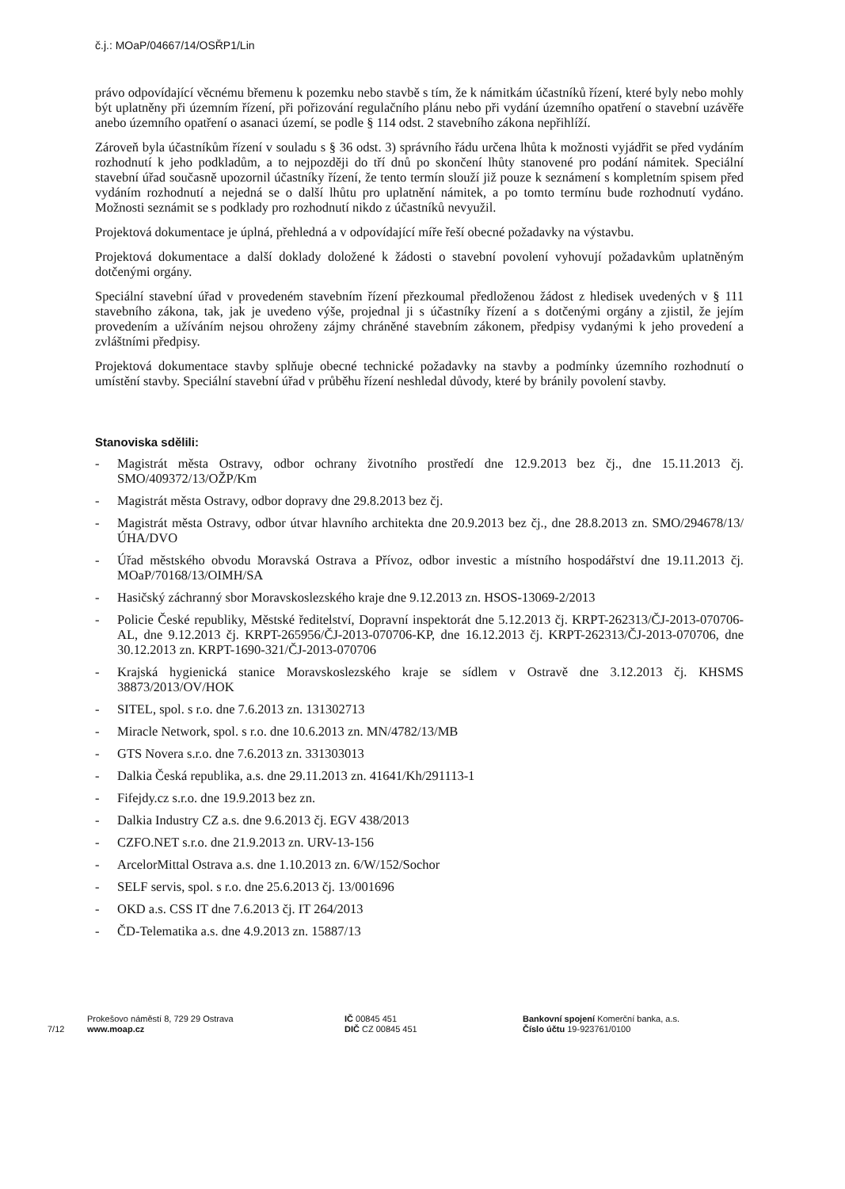č.j.: MOaP/04667/14/OSŘP1/Lin
právo odpovídající věcnému břemenu k pozemku nebo stavbě s tím, že k námitkám účastníků řízení, které byly nebo mohly být uplatněny při územním řízení, při pořizování regulačního plánu nebo při vydání územního opatření o stavební uzávěře anebo územního opatření o asanaci území, se podle § 114 odst. 2 stavebního zákona nepřihlíží.
Zároveň byla účastníkům řízení v souladu s § 36 odst. 3) správního řádu určena lhůta k možnosti vyjádřit se před vydáním rozhodnutí k jeho podkladům, a to nejpozději do tří dnů po skončení lhůty stanovené pro podání námitek. Speciální stavební úřad současně upozornil účastníky řízení, že tento termín slouží již pouze k seznámení s kompletním spisem před vydáním rozhodnutí a nejedná se o další lhůtu pro uplatnění námitek, a po tomto termínu bude rozhodnutí vydáno. Možnosti seznámit se s podklady pro rozhodnutí nikdo z účastníků nevyužil.
Projektová dokumentace je úplná, přehledná a v odpovídající míře řeší obecné požadavky na výstavbu.
Projektová dokumentace a další doklady doložené k žádosti o stavební povolení vyhovují požadavkům uplatněným dotčenými orgány.
Speciální stavební úřad v provedeném stavebním řízení přezkoumal předloženou žádost z hledisek uvedených v § 111 stavebního zákona, tak, jak je uvedeno výše, projednal ji s účastníky řízení a s dotčenými orgány a zjistil, že jejím provedením a užíváním nejsou ohroženy zájmy chráněné stavebním zákonem, předpisy vydanými k jeho provedení a zvláštními předpisy.
Projektová dokumentace stavby splňuje obecné technické požadavky na stavby a podmínky územního rozhodnutí o umístění stavby. Speciální stavební úřad v průběhu řízení neshledal důvody, které by bránily povolení stavby.
Stanoviska sdělili:
- Magistrát města Ostravy, odbor ochrany životního prostředí dne 12.9.2013 bez čj., dne 15.11.2013 čj. SMO/409372/13/OŽP/Km
- Magistrát města Ostravy, odbor dopravy dne 29.8.2013 bez čj.
- Magistrát města Ostravy, odbor útvar hlavního architekta dne 20.9.2013 bez čj., dne 28.8.2013 zn. SMO/294678/13/ÚHA/DVO
- Úřad městského obvodu Moravská Ostrava a Přívoz, odbor investic a místního hospodářství dne 19.11.2013 čj. MOaP/70168/13/OIMH/SA
- Hasičský záchranný sbor Moravskoslezského kraje dne 9.12.2013 zn. HSOS-13069-2/2013
- Policie České republiky, Městské ředitelství, Dopravní inspektorát dne 5.12.2013 čj. KRPT-262313/ČJ-2013-070706-AL, dne 9.12.2013 čj. KRPT-265956/ČJ-2013-070706-KP, dne 16.12.2013 čj. KRPT-262313/ČJ-2013-070706, dne 30.12.2013 zn. KRPT-1690-321/ČJ-2013-070706
- Krajská hygienická stanice Moravskoslezského kraje se sídlem v Ostravě dne 3.12.2013 čj. KHSMS 38873/2013/OV/HOK
- SITEL, spol. s r.o. dne 7.6.2013 zn. 131302713
- Miracle Network, spol. s r.o. dne 10.6.2013 zn. MN/4782/13/MB
- GTS Novera s.r.o. dne 7.6.2013 zn. 331303013
- Dalkia Česká republika, a.s. dne 29.11.2013 zn. 41641/Kh/291113-1
- Fifejdy.cz s.r.o. dne 19.9.2013 bez zn.
- Dalkia Industry CZ a.s. dne 9.6.2013 čj. EGV 438/2013
- CZFO.NET s.r.o. dne 21.9.2013 zn. URV-13-156
- ArcelorMittal Ostrava a.s. dne 1.10.2013 zn. 6/W/152/Sochor
- SELF servis, spol. s r.o. dne 25.6.2013 čj. 13/001696
- OKD a.s. CSS IT dne 7.6.2013 čj. IT 264/2013
- ČD-Telematika a.s. dne 4.9.2013 zn. 15887/13
7/12
Prokešovo náměstí 8, 729 29 Ostrava
www.moap.cz
IČ 00845 451
DIČ CZ 00845 451
Bankovní spojení Komerční banka, a.s.
Číslo účtu 19-923761/0100